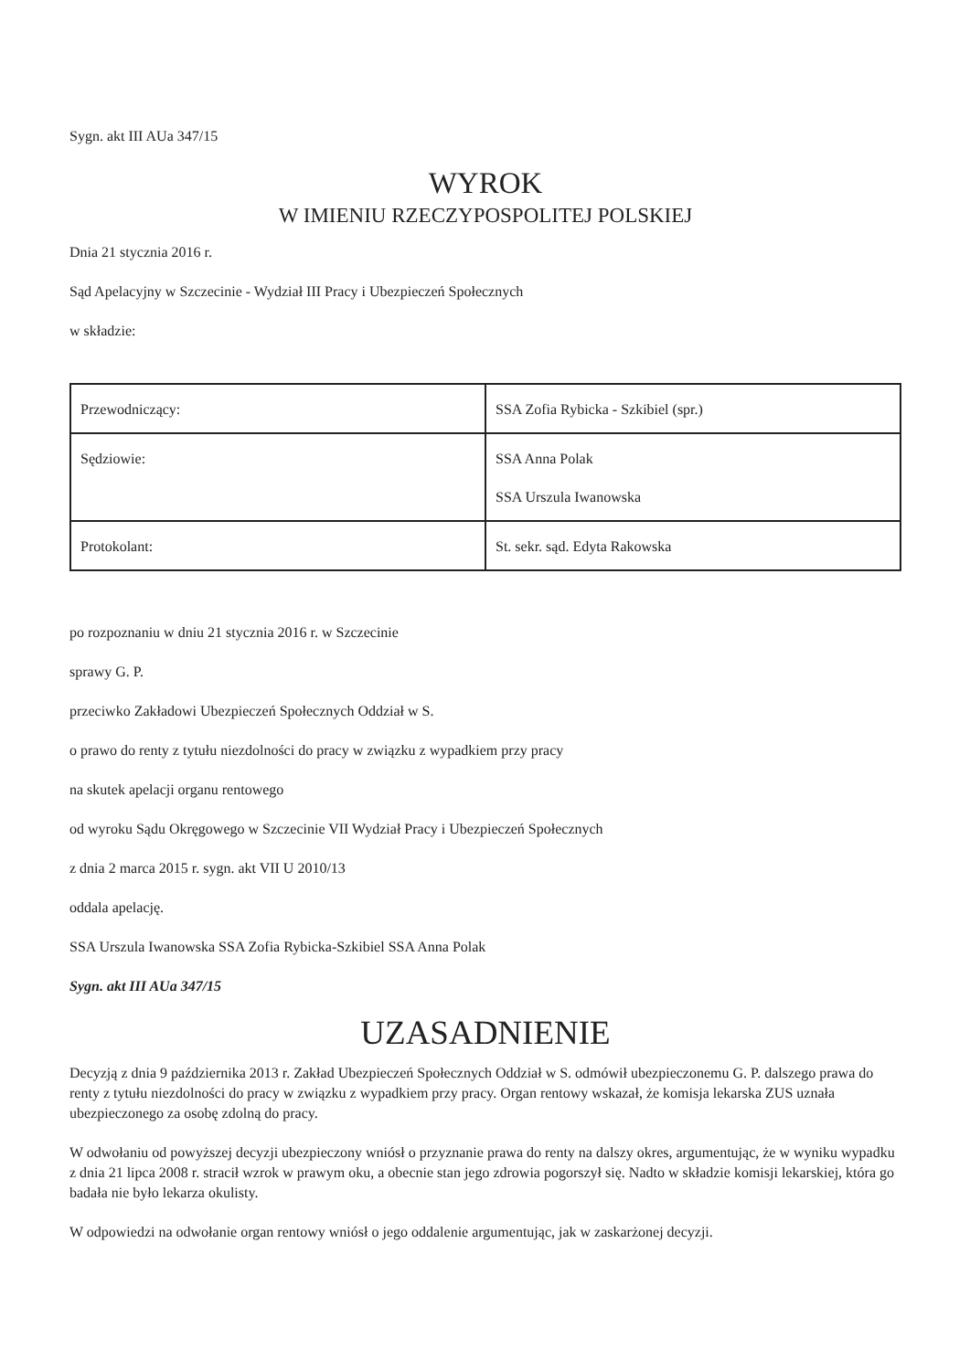Sygn. akt III AUa 347/15
WYROK
W IMIENIU RZECZYPOSPOLITEJ POLSKIEJ
Dnia 21 stycznia 2016 r.
Sąd Apelacyjny w Szczecinie - Wydział III Pracy i Ubezpieczeń Społecznych
w składzie:
| Przewodniczący: | SSA Zofia Rybicka - Szkibiel (spr.) |
| Sędziowie: | SSA Anna Polak SSA Urszula Iwanowska |
| Protokolant: | St. sekr. sąd. Edyta Rakowska |
po rozpoznaniu w dniu 21 stycznia 2016 r. w Szczecinie
sprawy G. P.
przeciwko Zakładowi Ubezpieczeń Społecznych Oddział w S.
o prawo do renty z tytułu niezdolności do pracy w związku z wypadkiem przy pracy
na skutek apelacji organu rentowego
od wyroku Sądu Okręgowego w Szczecinie VII Wydział Pracy i Ubezpieczeń Społecznych
z dnia 2 marca 2015 r. sygn. akt VII U 2010/13
oddala apelację.
SSA Urszula Iwanowska SSA Zofia Rybicka-Szkibiel SSA Anna Polak
Sygn. akt III AUa 347/15
UZASADNIENIE
Decyzją z dnia 9 października 2013 r. Zakład Ubezpieczeń Społecznych Oddział w S. odmówił ubezpieczonemu G. P. dalszego prawa do renty z tytułu niezdolności do pracy w związku z wypadkiem przy pracy. Organ rentowy wskazał, że komisja lekarska ZUS uznała ubezpieczonego za osobę zdolną do pracy.
W odwołaniu od powyższej decyzji ubezpieczony wniósł o przyznanie prawa do renty na dalszy okres, argumentując, że w wyniku wypadku z dnia 21 lipca 2008 r. stracił wzrok w prawym oku, a obecnie stan jego zdrowia pogorszył się. Nadto w składzie komisji lekarskiej, która go badała nie było lekarza okulisty.
W odpowiedzi na odwołanie organ rentowy wniósł o jego oddalenie argumentując, jak w zaskarżonej decyzji.